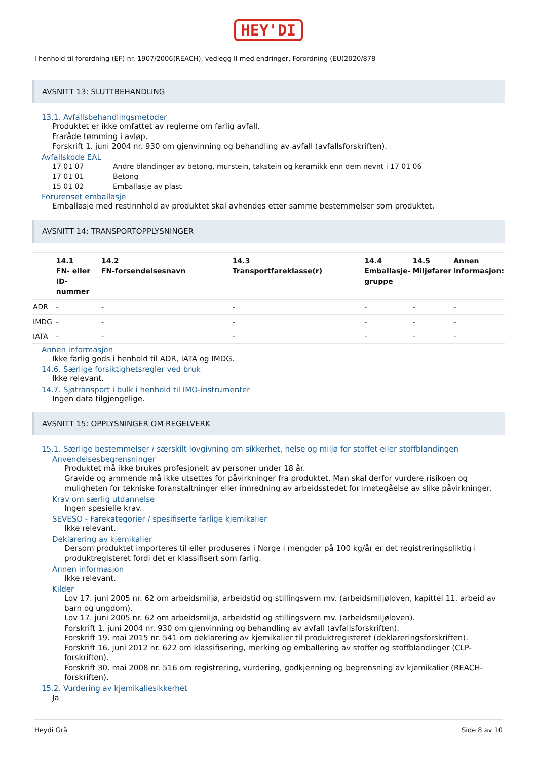HEY'DI
I henhold til forordning (EF) nr. 1907/2006(REACH), vedlegg II med endringer, Forordning (EU)2020/878
AVSNITT 13: SLUTTBEHANDLING
13.1. Avfallsbehandlingsmetoder
Produktet er ikke omfattet av reglerne om farlig avfall.
Fraråde tømming i avløp.
Forskrift 1. juni 2004 nr. 930 om gjenvinning og behandling av avfall (avfallsforskriften).
Avfallskode EAL
| 17 01 07 | Andre blandinger av betong, murstein, takstein og keramikk enn dem nevnt i 17 01 06 |
| 17 01 01 | Betong |
| 15 01 02 | Emballasje av plast |
Forurenset emballasje
Emballasje med restinnhold av produktet skal avhendes etter samme bestemmelser som produktet.
AVSNITT 14: TRANSPORTOPPLYSNINGER
| | 14.1 FN- eller ID-nummer | 14.2 FN-forsendelsesnavn | 14.3 Transportfareklasse(r) | 14.4 Emballasje-gruppe | 14.5 Miljøfarer | Annen informasjon: |
| --- | --- | --- | --- | --- | --- | --- |
| ADR | - | - | - | - | - | - |
| IMDG | - | - | - | - | - | - |
| IATA | - | - | - | - | - | - |
Annen informasjon
Ikke farlig gods i henhold til ADR, IATA og IMDG.
14.6. Særlige forsiktighetsregler ved bruk
Ikke relevant.
14.7. Sjøtransport i bulk i henhold til IMO-instrumenter
Ingen data tilgjengelige.
AVSNITT 15: OPPLYSNINGER OM REGELVERK
15.1. Særlige bestemmelser / særskilt lovgivning om sikkerhet, helse og miljø for stoffet eller stoffblandingen
Anvendelsesbegrensninger
Produktet må ikke brukes profesjonelt av personer under 18 år.
Gravide og ammende må ikke utsettes for påvirkninger fra produktet. Man skal derfor vurdere risikoen og muligheten for tekniske foranstaltninger eller innredning av arbeidsstedet for imøtegåelse av slike påvirkninger.
Krav om særlig utdannelse
Ingen spesielle krav.
SEVESO - Farekategorier / spesifiserte farlige kjemikalier
Ikke relevant.
Deklarering av kjemikalier
Dersom produktet importeres til eller produseres i Norge i mengder på 100 kg/år er det registreringspliktig i produktregisteret fordi det er klassifisert som farlig.
Annen informasjon
Ikke relevant.
Kilder
Lov 17. juni 2005 nr. 62 om arbeidsmiljø, arbeidstid og stillingsvern mv. (arbeidsmiljøloven, kapittel 11. arbeid av barn og ungdom).
Lov 17. juni 2005 nr. 62 om arbeidsmiljø, arbeidstid og stillingsvern mv. (arbeidsmiljøloven).
Forskrift 1. juni 2004 nr. 930 om gjenvinning og behandling av avfall (avfallsforskriften).
Forskrift 19. mai 2015 nr. 541 om deklarering av kjemikalier til produktregisteret (deklareringsforskriften).
Forskrift 16. juni 2012 nr. 622 om klassifisering, merking og emballering av stoffer og stoffblandinger (CLP-forskriften).
Forskrift 30. mai 2008 nr. 516 om registrering, vurdering, godkjenning og begrensning av kjemikalier (REACH-forskriften).
15.2. Vurdering av kjemikaliesikkerhet
Ja
Heydi Grå Side 8 av 10